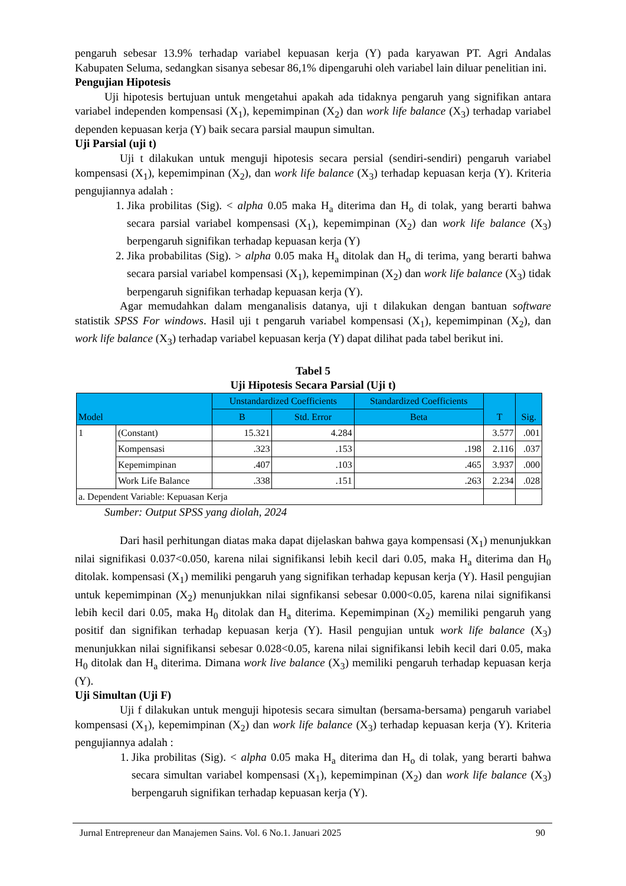pengaruh sebesar 13.9% terhadap variabel kepuasan kerja (Y) pada karyawan PT. Agri Andalas Kabupaten Seluma, sedangkan sisanya sebesar 86,1% dipengaruhi oleh variabel lain diluar penelitian ini.
Pengujian Hipotesis
Uji hipotesis bertujuan untuk mengetahui apakah ada tidaknya pengaruh yang signifikan antara variabel independen kompensasi (X<sub>1</sub>), kepemimpinan (X<sub>2</sub>) dan work life balance (X<sub>3</sub>) terhadap variabel dependen kepuasan kerja (Y) baik secara parsial maupun simultan.
Uji Parsial (uji t)
Uji t dilakukan untuk menguji hipotesis secara persial (sendiri-sendiri) pengaruh variabel kompensasi (X<sub>1</sub>), kepemimpinan (X<sub>2</sub>), dan work life balance (X<sub>3</sub>) terhadap kepuasan kerja (Y). Kriteria pengujiannya adalah :
1. Jika probilitas (Sig). < alpha 0.05 maka H<sub>a</sub> diterima dan H<sub>o</sub> di tolak, yang berarti bahwa secara parsial variabel kompensasi (X<sub>1</sub>), kepemimpinan (X<sub>2</sub>) dan work life balance (X<sub>3</sub>) berpengaruh signifikan terhadap kepuasan kerja (Y)
2. Jika probabilitas (Sig). > alpha 0.05 maka H<sub>a</sub> ditolak dan H<sub>o</sub> di terima, yang berarti bahwa secara parsial variabel kompensasi (X<sub>1</sub>), kepemimpinan (X<sub>2</sub>) dan work life balance (X<sub>3</sub>) tidak berpengaruh signifikan terhadap kepuasan kerja (Y).
Agar memudahkan dalam menganalisis datanya, uji t dilakukan dengan bantuan software statistik SPSS For windows. Hasil uji t pengaruh variabel kompensasi (X<sub>1</sub>), kepemimpinan (X<sub>2</sub>), dan work life balance (X<sub>3</sub>) terhadap variabel kepuasan kerja (Y) dapat dilihat pada tabel berikut ini.
Tabel 5
Uji Hipotesis Secara Parsial (Uji t)
| Model | | Unstandardized Coefficients | | Standardized Coefficients | T | Sig. |
| --- | --- | --- | --- | --- | --- | --- |
| | | B | Std. Error | Beta | | |
| 1 | (Constant) | 15.321 | 4.284 | | 3.577 | .001 |
| | Kompensasi | .323 | .153 | .198 | 2.116 | .037 |
| | Kepemimpinan | .407 | .103 | .465 | 3.937 | .000 |
| | Work Life Balance | .338 | .151 | .263 | 2.234 | .028 |
| a. Dependent Variable: Kepuasan Kerja | | | | | | |
Sumber: Output SPSS yang diolah, 2024
Dari hasil perhitungan diatas maka dapat dijelaskan bahwa gaya kompensasi (X<sub>1</sub>) menunjukkan nilai signifikasi 0.037<0.050, karena nilai signifikansi lebih kecil dari 0.05, maka H<sub>a</sub> diterima dan H<sub>0</sub> ditolak. kompensasi (X<sub>1</sub>) memiliki pengaruh yang signifikan terhadap kepusan kerja (Y). Hasil pengujian untuk kepemimpinan (X<sub>2</sub>) menunjukkan nilai signfikansi sebesar 0.000<0.05, karena nilai signifikansi lebih kecil dari 0.05, maka H<sub>0</sub> ditolak dan H<sub>a</sub> diterima. Kepemimpinan (X<sub>2</sub>) memiliki pengaruh yang positif dan signifikan terhadap kepuasan kerja (Y). Hasil pengujian untuk work life balance (X<sub>3</sub>) menunjukkan nilai signifikansi sebesar 0.028<0.05, karena nilai signifikansi lebih kecil dari 0.05, maka H<sub>0</sub> ditolak dan H<sub>a</sub> diterima. Dimana work live balance (X<sub>3</sub>) memiliki pengaruh terhadap kepuasan kerja (Y).
Uji Simultan (Uji F)
Uji f dilakukan untuk menguji hipotesis secara simultan (bersama-bersama) pengaruh variabel kompensasi (X<sub>1</sub>), kepemimpinan (X<sub>2</sub>) dan work life balance (X<sub>3</sub>) terhadap kepuasan kerja (Y). Kriteria pengujiannya adalah :
1. Jika probilitas (Sig). < alpha 0.05 maka H<sub>a</sub> diterima dan H<sub>o</sub> di tolak, yang berarti bahwa secara simultan variabel kompensasi (X<sub>1</sub>), kepemimpinan (X<sub>2</sub>) dan work life balance (X<sub>3</sub>) berpengaruh signifikan terhadap kepuasan kerja (Y).
Jurnal Entrepreneur dan Manajemen Sains. Vol. 6 No.1. Januari 2025 90